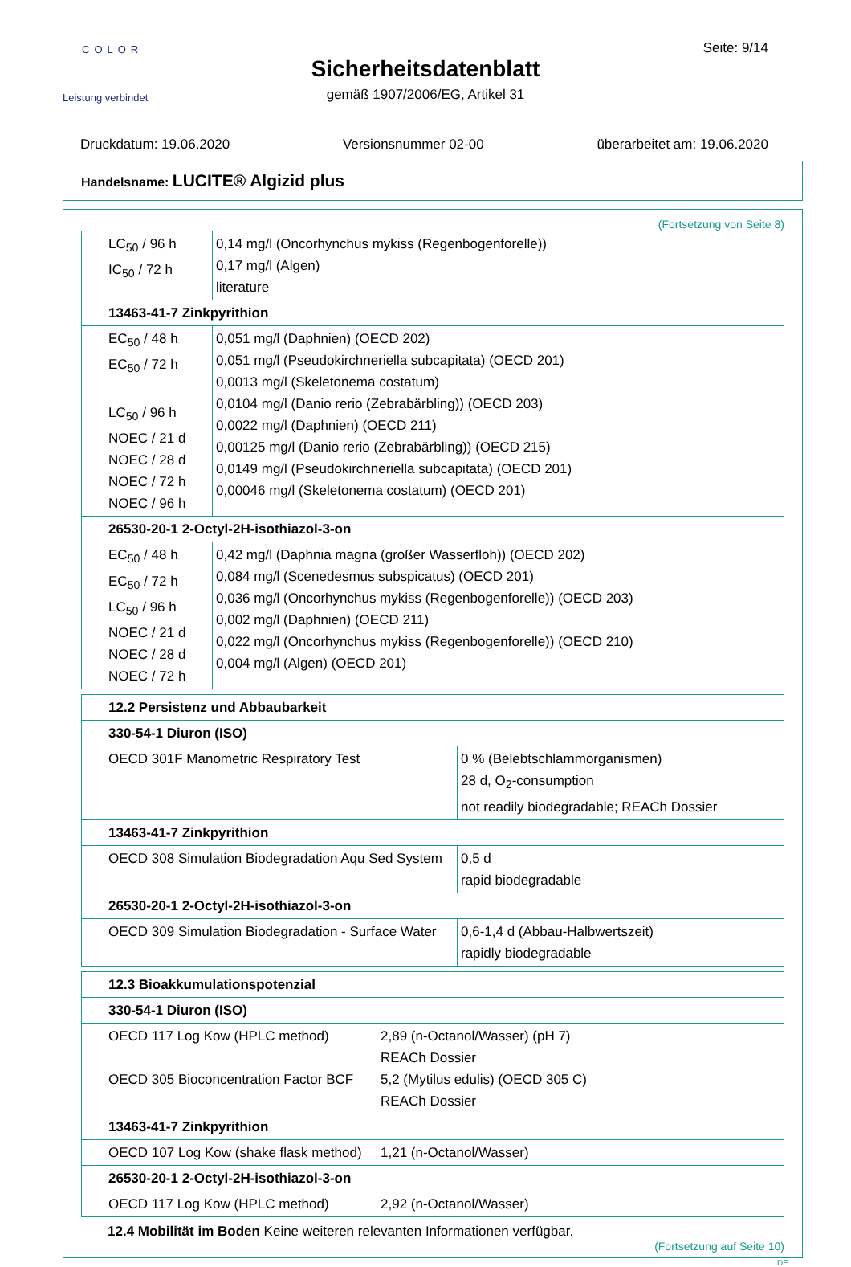COLOR
Leistung verbindet
Seite: 9/14
Sicherheitsdatenblatt
gemäß 1907/2006/EG, Artikel 31
Druckdatum: 19.06.2020 Versionsnummer 02-00 überarbeitet am: 19.06.2020
Handelsname: LUCITE® Algizid plus
(Fortsetzung von Seite 8)
| LC<sub>50</sub> / 96 h IC<sub>50</sub> / 72 h | 0,14 mg/l (Oncorhynchus mykiss (Regenbogenforelle)) 0,17 mg/l (Algen) literature |
| 13463-41-7 Zinkpyrithion | |
| EC<sub>50</sub> / 48 h EC<sub>50</sub> / 72 h LC<sub>50</sub> / 96 h NOEC / 21 d NOEC / 28 d NOEC / 72 h NOEC / 96 h | 0,051 mg/l (Daphnien) (OECD 202) 0,051 mg/l (Pseudokirchneriella subcapitata) (OECD 201) 0,0013 mg/l (Skeletonema costatum) 0,0104 mg/l (Danio rerio (Zebrabärbling)) (OECD 203) 0,0022 mg/l (Daphnien) (OECD 211) 0,00125 mg/l (Danio rerio (Zebrabärbling)) (OECD 215) 0,0149 mg/l (Pseudokirchneriella subcapitata) (OECD 201) 0,00046 mg/l (Skeletonema costatum) (OECD 201) |
| 26530-20-1 2-Octyl-2H-isothiazol-3-on | |
| EC<sub>50</sub> / 48 h EC<sub>50</sub> / 72 h LC<sub>50</sub> / 96 h NOEC / 21 d NOEC / 28 d NOEC / 72 h | 0,42 mg/l (Daphnia magna (großer Wasserfloh)) (OECD 202) 0,084 mg/l (Scenedesmus subspicatus) (OECD 201) 0,036 mg/l (Oncorhynchus mykiss (Regenbogenforelle)) (OECD 203) 0,002 mg/l (Daphnien) (OECD 211) 0,022 mg/l (Oncorhynchus mykiss (Regenbogenforelle)) (OECD 210) 0,004 mg/l (Algen) (OECD 201) |
| 12.2 Persistenz und Abbaubarkeit | |
| 330-54-1 Diuron (ISO) | |
| OECD 301F Manometric Respiratory Test | 0 % (Belebtschlammorganismen) 28 d, O<sub>2</sub>-consumption not readily biodegradable; REACh Dossier |
| 13463-41-7 Zinkpyrithion | |
| OECD 308 Simulation Biodegradation Aqu Sed System | 0,5 d rapid biodegradable |
| 26530-20-1 2-Octyl-2H-isothiazol-3-on | |
| OECD 309 Simulation Biodegradation - Surface Water | 0,6-1,4 d (Abbau-Halbwertszeit) rapidly biodegradable |
| 12.3 Bioakkumulationspotenzial | |
| 330-54-1 Diuron (ISO) | |
| OECD 117 Log Kow (HPLC method) OECD 305 Bioconcentration Factor BCF | 2,89 (n-Octanol/Wasser) (pH 7) REACh Dossier 5,2 (Mytilus edulis) (OECD 305 C) REACh Dossier |
| 13463-41-7 Zinkpyrithion | |
| OECD 107 Log Kow (shake flask method) | 1,21 (n-Octanol/Wasser) |
| 26530-20-1 2-Octyl-2H-isothiazol-3-on | |
| OECD 117 Log Kow (HPLC method) | 2,92 (n-Octanol/Wasser) |
12.4 Mobilität im Boden Keine weiteren relevanten Informationen verfügbar.
(Fortsetzung auf Seite 10)
DE